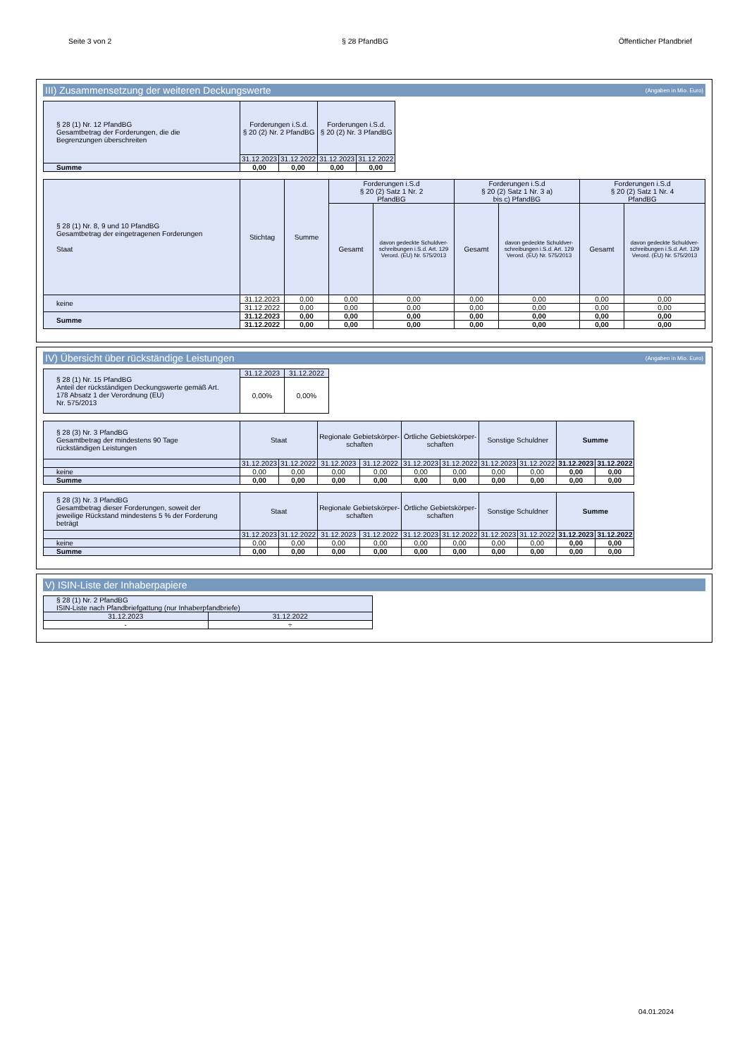Seite 3 von 2 § 28 PfandBG Öffentlicher Pfandbrief
III) Zusammensetzung der weiteren Deckungswerte (Angaben in Mio. Euro)
| § 28 (1) Nr. 12 PfandBG Gesamtbetrag der Forderungen, die die Begrenzungen überschreiten | Forderungen i.S.d. § 20 (2) Nr. 2 PfandBG | | Forderungen i.S.d. § 20 (2) Nr. 3 PfandBG | |
| --- | --- | --- | --- | --- |
| | 31.12.2023 | 31.12.2022 | 31.12.2023 | 31.12.2022 |
| Summe | 0,00 | 0,00 | 0,00 | 0,00 |
| § 28 (1) Nr. 8, 9 und 10 PfandBG Gesamtbetrag der eingetragenen Forderungen Staat | Stichtag | Summe | Forderungen i.S.d § 20 (2) Satz 1 Nr. 2 PfandBG | | Forderungen i.S.d § 20 (2) Satz 1 Nr. 3 a) bis c) PfandBG | | Forderungen i.S.d § 20 (2) Satz 1 Nr. 4 PfandBG | |
| --- | --- | --- | --- | --- | --- | --- | --- | --- |
| | | | Gesamt | davon gedeckte Schuldver-schreibungen i.S.d. Art. 129 Verord. (EU) Nr. 575/2013 | Gesamt | davon gedeckte Schuldver-schreibungen i.S.d. Art. 129 Verord. (EU) Nr. 575/2013 | Gesamt | davon gedeckte Schuldver-schreibungen i.S.d. Art. 129 Verord. (EU) Nr. 575/2013 |
| keine | 31.12.2023 | 0,00 | 0,00 | 0,00 | 0,00 | 0,00 | 0,00 | 0,00 |
| | 31.12.2022 | 0,00 | 0,00 | 0,00 | 0,00 | 0,00 | 0,00 | 0,00 |
| Summe | 31.12.2023 | 0,00 | 0,00 | 0,00 | 0,00 | 0,00 | 0,00 | 0,00 |
| | 31.12.2022 | 0,00 | 0,00 | 0,00 | 0,00 | 0,00 | 0,00 | 0,00 |
IV) Übersicht über rückständige Leistungen (Angaben in Mio. Euro)
| § 28 (1) Nr. 15 PfandBG Anteil der rückständigen Deckungswerte gemäß Art. 178 Absatz 1 der Verordnung (EU) Nr. 575/2013 | 31.12.2023 | 31.12.2022 |
| --- | --- | --- |
| | 0,00% | 0,00% |
| § 28 (3) Nr. 3 PfandBG Gesamtbetrag der mindestens 90 Tage rückständigen Leistungen | Staat | | Regionale Gebietskörper- schaften | | Örtliche Gebietskörper- schaften | | Sonstige Schuldner | | Summe | |
| --- | --- | --- | --- | --- | --- | --- | --- | --- | --- | --- |
| | 31.12.2023 | 31.12.2022 | 31.12.2023 | 31.12.2022 | 31.12.2023 | 31.12.2022 | 31.12.2023 | 31.12.2022 | 31.12.2023 | 31.12.2022 |
| keine | 0,00 | 0,00 | 0,00 | 0,00 | 0,00 | 0,00 | 0,00 | 0,00 | 0,00 | 0,00 |
| Summe | 0,00 | 0,00 | 0,00 | 0,00 | 0,00 | 0,00 | 0,00 | 0,00 | 0,00 | 0,00 |
| § 28 (3) Nr. 3 PfandBG Gesamtbetrag dieser Forderungen, soweit der jeweilige Rückstand mindestens 5 % der Forderung beträgt | Staat | | Regionale Gebietskörper- schaften | | Örtliche Gebietskörper- schaften | | Sonstige Schuldner | | Summe | |
| --- | --- | --- | --- | --- | --- | --- | --- | --- | --- | --- |
| | 31.12.2023 | 31.12.2022 | 31.12.2023 | 31.12.2022 | 31.12.2023 | 31.12.2022 | 31.12.2023 | 31.12.2022 | 31.12.2023 | 31.12.2022 |
| keine | 0,00 | 0,00 | 0,00 | 0,00 | 0,00 | 0,00 | 0,00 | 0,00 | 0,00 | 0,00 |
| Summe | 0,00 | 0,00 | 0,00 | 0,00 | 0,00 | 0,00 | 0,00 | 0,00 | 0,00 | 0,00 |
V) ISIN-Liste der Inhaberpapiere
| § 28 (1) Nr. 2 PfandBG ISIN-Liste nach Pfandbriefgattung (nur Inhaberpfandbriefe) | |
| --- | --- |
| 31.12.2023 | 31.12.2022 |
| - | ÷ |
04.01.2024